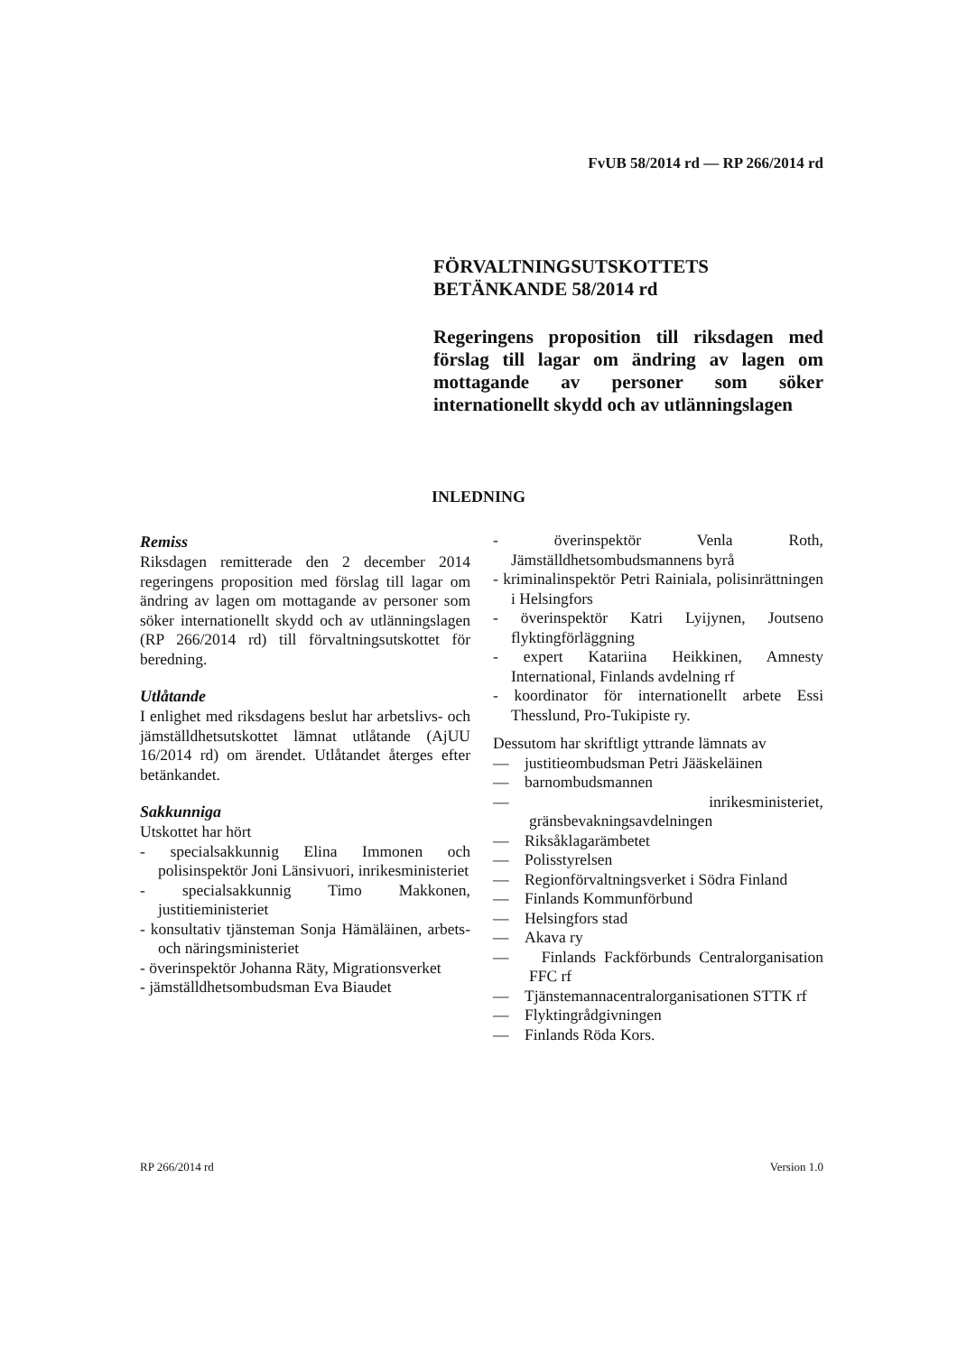FvUB 58/2014 rd — RP 266/2014 rd
FÖRVALTNINGSUTSKOTTETS BETÄNKANDE 58/2014 rd
Regeringens proposition till riksdagen med förslag till lagar om ändring av lagen om mottagande av personer som söker internationellt skydd och av utlänningslagen
INLEDNING
Remiss
Riksdagen remitterade den 2 december 2014 regeringens proposition med förslag till lagar om ändring av lagen om mottagande av personer som söker internationellt skydd och av utlänningslagen (RP 266/2014 rd) till förvaltningsutskottet för beredning.
Utlåtande
I enlighet med riksdagens beslut har arbetslivs- och jämställdhetsutskottet lämnat utlåtande (AjUU 16/2014 rd) om ärendet. Utlåtandet återges efter betänkandet.
Sakkunniga
Utskottet har hört
- specialsakkunnig Elina Immonen och polisinspektör Joni Länsivuori, inrikesministeriet
- specialsakkunnig Timo Makkonen, justitieministeriet
- konsultativ tjänsteman Sonja Hämäläinen, arbets- och näringsministeriet
- överinspektör Johanna Räty, Migrationsverket
- jämställdhetsombudsman Eva Biaudet
- överinspektör Venla Roth, Jämställdhetsombudsmannens byrå
- kriminalinspektör Petri Rainiala, polisinrättningen i Helsingfors
- överinspektör Katri Lyijynen, Joutseno flyktingförläggning
- expert Katariina Heikkinen, Amnesty International, Finlands avdelning rf
- koordinator för internationellt arbete Essi Thesslund, Pro-Tukipiste ry.
Dessutom har skriftligt yttrande lämnats av
— justitieombudsman Petri Jääskeläinen
— barnombudsmannen
— inrikesministeriet, gränsbevakningsavdelningen
— Riksåklagarämbetet
— Polisstyrelsen
— Regionförvaltningsverket i Södra Finland
— Finlands Kommunförbund
— Helsingfors stad
— Akava ry
— Finlands Fackförbunds Centralorganisation FFC rf
— Tjänstemannacentralorganisationen STTK rf
— Flyktingrådgivningen
— Finlands Röda Kors.
RP 266/2014 rd Version 1.0